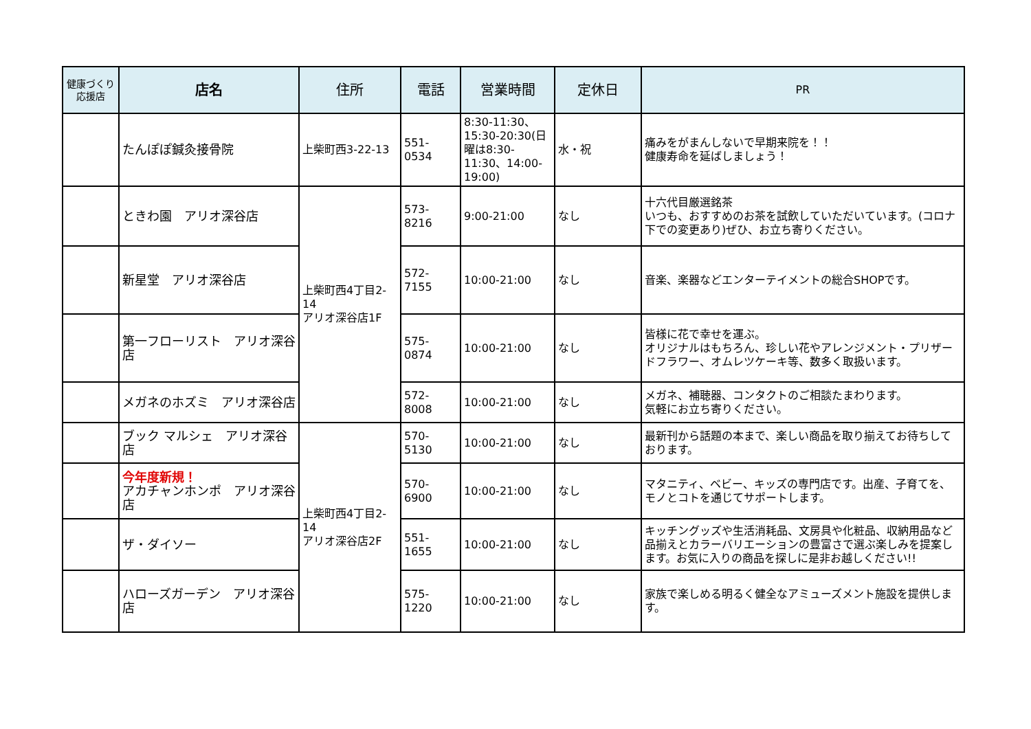| 健康づくり 応援店 | 店名 | 住所 | 電話 | 営業時間 | 定休日 | PR |
| --- | --- | --- | --- | --- | --- | --- |
| | たんぽぽ鍼灸接骨院 | 上柴町西3-22-13 | 551-0534 | 8:30-11:30、15:30-20:30(日曜は8:30-11:30、14:00-19:00) | 水・祝 | 痛みをがまんしないで早期来院を！！ 健康寿命を延ばしましょう！ |
| | ときわ園 アリオ深谷店 | 上柴町西4丁目2-14 アリオ深谷店1F | 573-8216 | 9:00-21:00 | なし | 十六代目厳選銘茶 いつも、おすすめのお茶を試飲していただいています。(コロナ下での変更あり)ぜひ、お立ち寄りください。 |
| | 新星堂 アリオ深谷店 | | 572-7155 | 10:00-21:00 | なし | 音楽、楽器などエンターテイメントの総合SHOPです。 |
| | 第一フローリスト アリオ深谷店 | | 575-0874 | 10:00-21:00 | なし | 皆様に花で幸せを運ぶ。 オリジナルはもちろん、珍しい花やアレンジメント・プリザードフラワー、オムレツケーキ等、数多く取扱います。 |
| | メガネのホズミ アリオ深谷店 | | 572-8008 | 10:00-21:00 | なし | メガネ、補聴器、コンタクトのご相談たまわります。 気軽にお立ち寄りください。 |
| | ブック マルシェ アリオ深谷店 | 上柴町西4丁目2-14 アリオ深谷店2F | 570-5130 | 10:00-21:00 | なし | 最新刊から話題の本まで、楽しい商品を取り揃えてお待ちしております。 |
| | 今年度新規！ アカチャンホンポ アリオ深谷店 | | 570-6900 | 10:00-21:00 | なし | マタニティ、ベビー、キッズの専門店です。出産、子育てを、モノとコトを通じてサポートします。 |
| | ザ・ダイソー | | 551-1655 | 10:00-21:00 | なし | キッチングッズや生活消耗品、文房具や化粧品、収納用品など品揃えとカラーバリエーションの豊富さで選ぶ楽しみを提案します。お気に入りの商品を探しに是非お越しください!! |
| | ハローズガーデン アリオ深谷店 | | 575-1220 | 10:00-21:00 | なし | 家族で楽しめる明るく健全なアミューズメント施設を提供します。 |